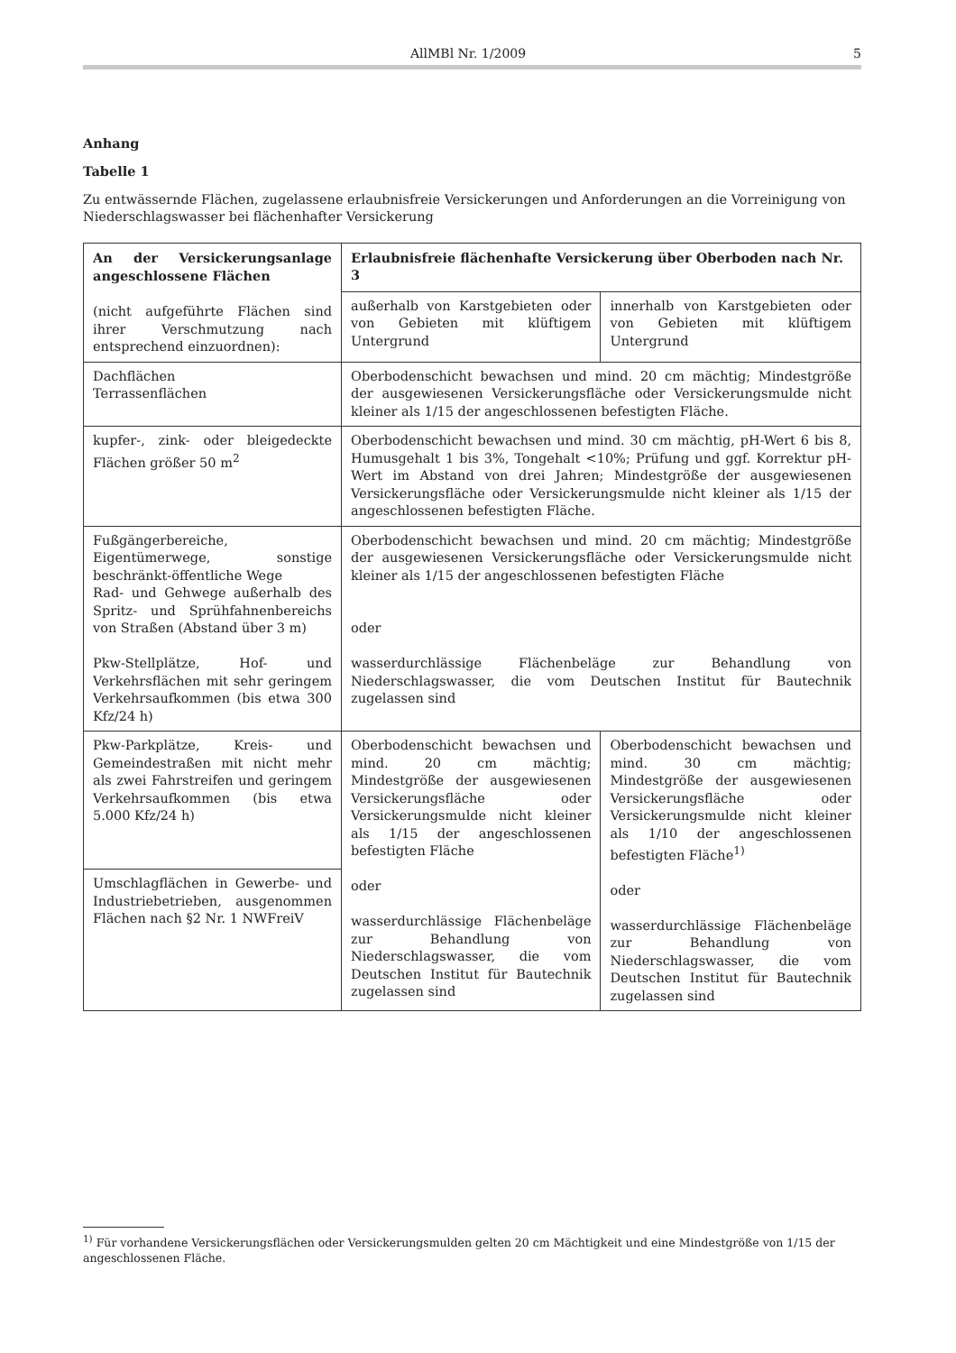AllMBl Nr. 1/2009 5
Anhang
Tabelle 1
Zu entwässernde Flächen, zugelassene erlaubnisfreie Versickerungen und Anforderungen an die Vorreinigung von Niederschlagswasser bei flächenhafter Versickerung
| An der Versickerungsanlage angeschlossene Flächen (nicht aufgeführte Flächen sind ihrer Verschmutzung nach entsprechend einzuordnen): | Erlaubnisfreie flächenhafte Versickerung über Oberboden nach Nr. 3 | |
| | außerhalb von Karstgebieten oder von Gebieten mit klüftigem Untergrund | innerhalb von Karstgebieten oder von Gebieten mit klüftigem Untergrund |
| Dachflächen Terrassenflächen | Oberbodenschicht bewachsen und mind. 20 cm mächtig; Mindestgröße der ausgewiesenen Versickerungsfläche oder Versickerungsmulde nicht kleiner als 1/15 der angeschlossenen befestigten Fläche. | |
| kupfer-, zink- oder bleigedeckte Flächen größer 50 m<sup>2</sup> | Oberbodenschicht bewachsen und mind. 30 cm mächtig, pH-Wert 6 bis 8, Humusgehalt 1 bis 3%, Tongehalt <10%; Prüfung und ggf. Korrektur pH-Wert im Abstand von drei Jahren; Mindestgröße der ausgewiesenen Versickerungsfläche oder Versickerungsmulde nicht kleiner als 1/15 der angeschlossenen befestigten Fläche. | |
| Fußgängerbereiche, Eigentümerwege, sonstige beschränkt-öffentliche Wege Rad- und Gehwege außerhalb des Spritz- und Sprühfahnenbereichs von Straßen (Abstand über 3 m) Pkw-Stellplätze, Hof- und Verkehrsflächen mit sehr geringem Verkehrsaufkommen (bis etwa 300 Kfz/24 h) | Oberbodenschicht bewachsen und mind. 20 cm mächtig; Mindestgröße der ausgewiesenen Versickerungsfläche oder Versickerungsmulde nicht kleiner als 1/15 der angeschlossenen befestigten Fläche oder wasserdurchlässige Flächenbeläge zur Behandlung von Niederschlagswasser, die vom Deutschen Institut für Bautechnik zugelassen sind | |
| Pkw-Parkplätze, Kreis- und Gemeindestraßen mit nicht mehr als zwei Fahrstreifen und geringem Verkehrsaufkommen (bis etwa 5.000 Kfz/24 h) | Oberbodenschicht bewachsen und mind. 20 cm mächtig; Mindestgröße der ausgewiesenen Versickerungsfläche oder Versickerungsmulde nicht kleiner als 1/15 der angeschlossenen befestigten Fläche oder wasserdurchlässige Flächenbeläge zur Behandlung von Niederschlagswasser, die vom Deutschen Institut für Bautechnik zugelassen sind | Oberbodenschicht bewachsen und mind. 30 cm mächtig; Mindestgröße der ausgewiesenen Versickerungsfläche oder Versickerungsmulde nicht kleiner als 1/10 der angeschlossenen befestigten Fläche<sup>1)</sup> oder wasserdurchlässige Flächenbeläge zur Behandlung von Niederschlagswasser, die vom Deutschen Institut für Bautechnik zugelassen sind |
| Umschlagflächen in Gewerbe- und Industriebetrieben, ausgenommen Flächen nach §2 Nr. 1 NWFreiV | | |
<sup>1)</sup> Für vorhandene Versickerungsflächen oder Versickerungsmulden gelten 20 cm Mächtigkeit und eine Mindestgröße von 1/15 der angeschlossenen Fläche.